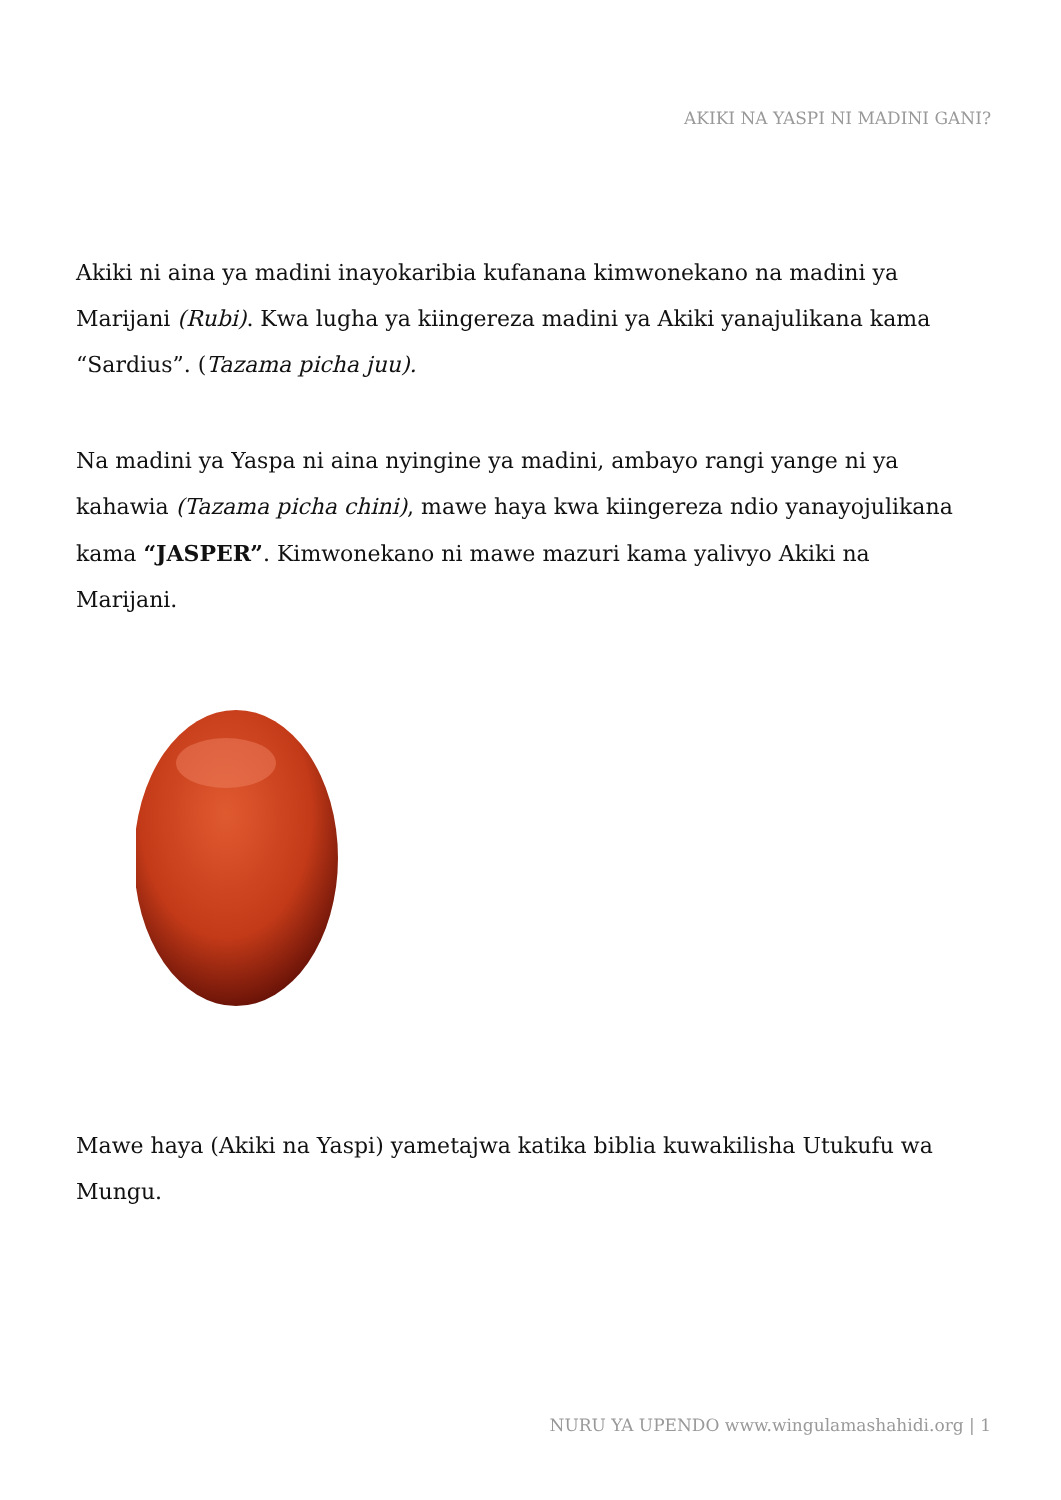AKIKI NA YASPI NI MADINI GANI?
Akiki ni aina ya madini inayokaribia kufanana kimwonekano na madini ya Marijani (Rubi). Kwa lugha ya kiingereza madini ya Akiki yanajulikana kama “Sardius”. (Tazama picha juu).
Na madini ya Yaspa ni aina nyingine ya madini, ambayo rangi yange ni ya kahawia (Tazama picha chini), mawe haya kwa kiingereza ndio yanayojulikana kama “JASPER”. Kimwonekano ni mawe mazuri kama yalivyo Akiki na Marijani.
Mawe haya (Akiki na Yaspi) yametajwa katika biblia kuwakilisha Utukufu wa Mungu.
NURU YA UPENDO www.wingulamashahidi.org | 1